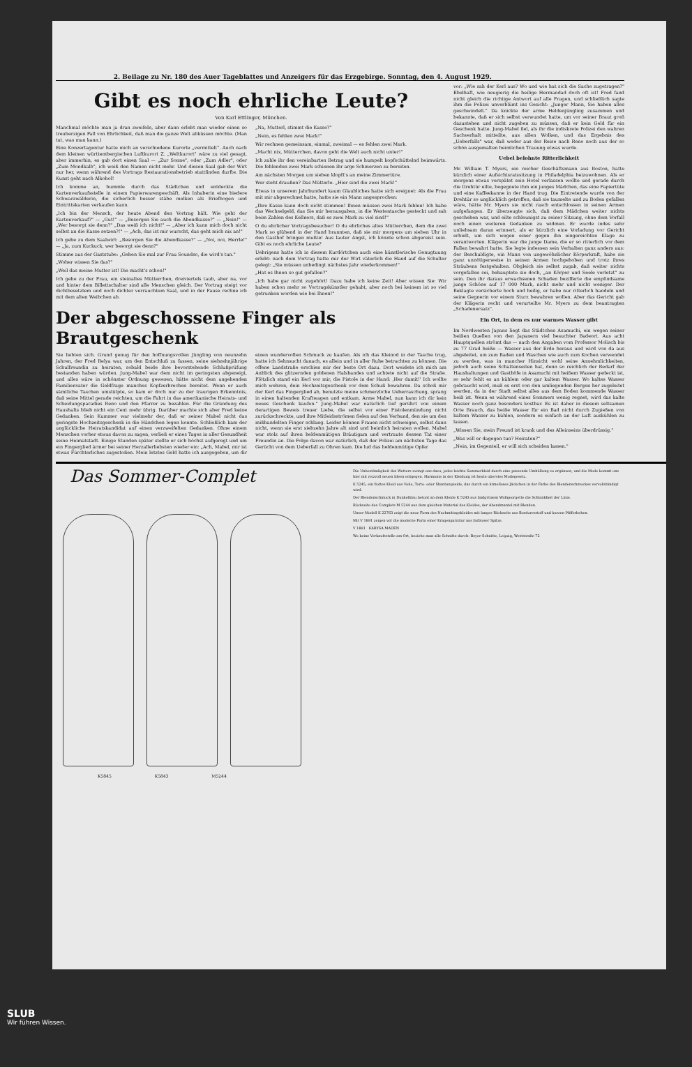2. Beilage zu Nr. 180 des Auer Tageblattes und Anzeigers für das Erzgebirge. Sonntag, den 4. August 1929.
Gibt es noch ehrliche Leute?
Von Karl Ettlinger, München.
Manchmal möchte man ja dran zweifeln, aber dann erlebt man wieder einen so treuherzigen Fall von Ehrlichkeit, daß man die ganze Welt abküssen möchte. (Man tut, was man kann.)
Eine Konzertagentur hatte mich an verschiedene Kurorte „vermittelt". Auch nach dem kleinen württembergischen Luftkurort Z. „Weltkurort" wäre zu viel gesagt, aber immerhin, es gab dort einen Saal — „Zur Sonne", oder „Zum Adler", oder „Zum Mondkalb", ich weiß den Namen nicht mehr. Und diesen Saal gab der Wirt nur her, wenn während des Vortrags Restaurationsbetrieb stattfinden durfte. Die Kunst geht nach Alkohol!
Ich komme an, bummle durch das Städtchen und entdeckte die Kartenverkaufsstelle in einem Papierwarengeschäft. Als Inhaberin eine biedere Schwarzwälderin, die sicherlich besser stäbe melken als Briefbogen und Eintrittskarten verkaufen kann.
„Ich bin der Mensch, der heute Abend den Vortrag hält. Wie geht der Kartenverkauf?" — „Gut!" — „Besorgen Sie auch die Abendkasse?" — „Nein!" — „Wer besorgt sie denn?" „Das weiß ich nicht!" — „Aber ich kann mich doch nicht selbst an die Kasse setzen?!" — „Ach, das ist mir wurscht, das geht mich nix an!"
Ich gehe zu dem Saalwirt: „Besorgen Sie die Abendkasse?" — „Noi, noi, Herrle!" — „Ja, zum Kuckuck, wer besorgt sie denn?"
Stimme aus der Gaststube: „Gehen Sie mal zur Frau Soundso, die wird's tun."
„Woher wissen Sie das?"
„Weil das meine Mutter ist! Die macht's schon!"
Ich gehe zu der Frau, ein steinaltes Mütterchen, dreiviertels taub, aber na, vor und hinter dem Billettschalter sind alle Menschen gleich. Der Vortrag steigt vor dichtbesetztem und noch dichter verrauchtem Saal, und in der Pause rechne ich mit dem alten Weibchen ab.
„Na, Mutterl, stimmt die Kasse?"
„Nein, es fehlen zwei Mark!"
Wir rechnen gemeinsam, einmal, zweimal — es fehlen zwei Mark.
„Macht nix, Mütterchen, davon geht die Welt auch nicht unter!"
Ich zahle ihr den vereinbarten Betrag und sie humpelt kopfschüttelnd heimwärts. Die fehlenden zwei Mark schienen ihr arge Schmerzen zu bereiten.
Am nächsten Morgen um sieben klopft's an meine Zimmertüre.
Wer steht draußen? Das Mütterle. „Hier sind die zwei Mark!"
Etwas in unserem Jahrhundert kaum Glaubliches hatte sich ereignet: Als die Frau mit mir abgerechnet hatte, hatte sie ein Mann angesprochen:
„Ihre Kasse kann doch nicht stimmen! Ihnen müssen zwei Mark fehlen! Ich habe das Wechselgeld, das Sie mir herausgaben, in die Westentasche gesteckt und sah beim Zahlen des Kellners, daß es zwei Mark zu viel sind!"
O du ehrlicher Vortragsbesucher! O du ehrliches altes Mütterchen, dem die zwei Mark so glühend in der Hand brannten, daß sie mir morgens um sieben Uhr in den Gasthof bringen mußte! Aus lauter Angst, ich könnte schon abgereist sein. Gibt es noch ehrliche Leute?
Uebrigens hatte ich in diesem Kurdörtchen auch eine künstlerische Genugtuung erlebt: nach dem Vortrag hatte mir der Wirt väterlich die Hand auf die Schulter gelegt: „Sie müssen unbedingt nächstes Jahr wiederkommen!"
„Hat es Ihnen so gut gefallen?"
„Ich habe gar nicht zugehört! Dazu habe ich keine Zeit! Aber wissen Sie: Wir haben schon mehr so Vortragskünstler gehabt, aber noch bei keinem ist so viel getrunken worden wie bei Ihnen!"
Der abgeschossene Finger als Brautgeschenk
Sie liebten sich. Grund genug für den hoffnungsvollen Jüngling von neunzehn Jahren, der Fred Relya war, um den Entschluß zu fassen, seine siebzehnjährige Schulfreundin zu heiraten, sobald beide ihre bevorstehende Schlußprüfung bestanden haben würden. Jung-Mabel war dem nicht im geringsten abgeneigt, und alles wäre in schönster Ordnung gewesen, hätte nicht dem angehenden Familienvater die Geldfrage manches Kopfzerbrechen bereitet. Wenn er auch sämtliche Taschen umstülpte, so kam er doch nur zu der traurigen Erkenntnis, daß seine Mittel gerade reichten, um die Fahrt in das amerikanische Heirats- und Scheidungsparadies Reno und den Pfarrer zu bezahlen. Für die Gründung des Haushalts blieb nicht ein Cent mehr übrig. Darüber machte sich aber Fred keine Gedanken. Sein Kummer war vielmehr der, daß er seiner Mabel nicht das geringste Hochzeitsgeschenk in die Händchen legen konnte. Schließlich kam der unglückliche Heiratskandidat auf einen verzweifelten Gedanken. Ohne einem Menschen vorher etwas davon zu sagen, verließ er eines Tages in aller Gesundheit seine Heimatstadt. Einige Stunden später stellte er sich höchst aufgeregt und um ein Fingerglied ärmer bei seiner Herzallerliebsten wieder ein: „Ach, Mabel, mir ist etwas Fürchterliches zugestoßen. Mein letztes Geld hatte ich ausgegeben, um dir einen wundervollen Schmuck zu kaufen. Als ich das Kleinod in der Tasche trug, hatte ich Sehnsucht danach, es allein und in aller Ruhe betrachten zu können. Die offene Landstraße erschien mir der beste Ort dazu. Dort weidete ich mich am Anblick des glitzernden goldenen Halsbandes und achtete nicht auf die Straße. Plötzlich stand ein Kerl vor mir, die Pistole in der Hand: ‚Her damit!' Ich wollte mich wehren, dein Hochzeitsgeschenk vor dem Schuß bewahren. Da schoß mir der Kerl das Fingerglied ab, benutzte meine schmerzliche Ueberraschung, sprang in einen haltenden Kraftwagen und entkam. Arme Mabel, nun kann ich dir kein neues Geschenk kaufen." Jung-Mabel war natürlich tief gerührt von einem derartigen Beweis treuer Liebe, die selbst vor einer Pistolenmündung nicht zurückschreckte, und ihre Mitleidsströmen fielen auf den Verband, den sie um den mißhandelten Finger schlang. Leider können Frauen nicht schweigen, selbst dann nicht, wenn sie erst siebzehn Jahre alt sind und heimlich heiraten wollen. Mabel war stolz auf ihren heldenmütigen Bräutigam und vertraute dessen Tat einer Freundin an. Die Folge davon war natürlich, daß der Polizei am nächsten Tage das Gerücht von dem Ueberfall zu Ohren kam. Die lud das heldenmütige Opfer
vor: „Wie sah der Kerl aus? Wo und wie hat sich die Sache zugetragen?" Ebelhaft, wie neugierig die heilige Hermandad doch oft ist! Fred fand nicht gleich die richtige Antwort auf alle Fragen, und schließlich sagte ihm die Polizei unverblümt ins Gesicht: „Junger Mann, Sie haben alles geschwindelt." Da knickte der arme Heldenjüngling zusammen und bekannte, daß er sich selbst verwundet hatte, um vor seiner Braut groß dazustehen und nicht zugeben zu müssen, daß er kein Geld für ein Geschenk hatte. Jung-Mabel fiel, als ihr die indiskrete Polizei den wahren Sachverhalt mitteilte, aus allen Wolken, und das Ergebnis des „Ueberfalls" war, daß weder aus der Reise nach Reno noch aus der so schön ausgemalten heimlichen Trauung etwas wurde.
Uebel belohnte Ritterlichkeit
Mr. William T. Myers, ein reicher Geschäftsmann aus Boston, hatte kürzlich einer Aufsichtsratssitzung in Philadelphia beizuwohnen. Als er morgens etwas verspätet sein Hotel verlassen wollte und gerade durch die Drehtür eilte, begegnete ihm ein junges Mädchen, das eine Papiertüte und eine Kaffeekanne in der Hand trug. Die Eintretende wurde von der Drehtür so unglücklich getroffen, daß sie taumelte und zu Boden gefallen wäre, hätte Mr. Myers sie nicht rasch entschlossen in seinen Armen aufgefangen. Er überzeugte sich, daß dem Mädchen weiter nichts geschehen war, und eilte schleunigst zu seiner Sitzung, ohne dem Vorfall noch einen weiteren Gedanken zu widmen. Er wurde indes sehr unliebsam daran erinnert, als er kürzlich eine Vorladung vor Gericht erhielt, um sich wegen einer gegen ihn eingereichten Klage zu verantworten. Klägerin war die junge Dame, die er so ritterlich vor dem Fallen bewahrt hatte. Sie legte indessen sein Verhalten ganz anders aus: der Beschuldigte, ein Mann von ungewöhnlicher Körperkraft, habe sie ganz unnötigerweise in seinen Armen hochgehoben und trotz ihres Sträubens festgehalten. Obgleich sie selbst zugab, daß weiter nichts vorgefallen sei, behauptete sie doch, „an Körper und Seele verletzt" zu sein. Den ihr daraus erwachsenen Schaden bezifferte die empfindsame junge Schöne auf 17 000 Mark, nicht mehr und nicht weniger. Der Beklagte versicherte hoch und heilig, er habe nur ritterlich handeln und seine Gegnerin vor einem Sturz bewahren wollen. Aber das Gericht gab der Klägerin recht und verurteilte Mr. Myers zu dem beantragten „Schadenersatz".
Ein Ort, in dem es nur warmes Wasser gibt
Im Nordwesten Japans liegt das Städtchen Asamuchi, ein wegen seiner heißen Quellen von den Japanern viel besuchter Badeort. Aus acht Hauptquellen strömt das — nach den Angaben vom Professor Molisch bis zu 77 Grad heiße — Wasser aus der Erde heraus und wird von da aus abgeleitet, um zum Baden und Waschen wie auch zum Kochen verwendet zu werden, was in mancher Hinsicht wohl seine Annehmlichkeiten, jedoch auch seine Schattenseiten hat, denn so reichlich der Bedarf der Haushaltungen und Gasthöfe in Asamuchi mit heißem Wasser gedeckt ist, so sehr fehlt es an kühlem oder gar kaltem Wasser. Wo kaltes Wasser gebraucht wird, muß es erst von den umliegenden Bergen her zugeleitet werden, da in der Stadt selbst alles aus dem Boden kommende Wasser heiß ist. Wenn es während eines Sommers wenig regnet, wird das kalte Wasser noch ganz besonders kostbar. Es ist daher in diesem seltsamen Orte Brauch, das heiße Wasser für ein Bad nicht durch Zugießen von kaltem Wasser zu kühlen, sondern es einfach an der Luft auskühlen zu lassen.
„Wissen Sie, mein Freund ist krank und des Alleinseins überdrüssig."
„Was will er dagegen tun? Heiraten?"
„Nein, im Gegenteil, er will sich scheiden lassen."
Das Sommer-Complet
K5845 K5843 M5244
Die Unbeständigkeit des Wetters zwingt uns dazu, jedes leichte Sommerkleid durch eine passende Umhüllung zu ergänzen, und die Mode kommt uns hier mit reizvoll neuen Ideen entgegen. Harmonie in der Kleidung ist heute oberstes Modegesetz.
K 5245, ein flottes Kleid aus Voile, Torto- oder Shantungseide, das durch ein ärmelloses Jäckchen in der Farbe des Blendenschmuckes vervollständigt wird.
Der Blendenschmuck in Dunkelblau betont an dem Kleide K 5243 aus lindgrünem Wollgeorgette die Schlankheit der Linie.
Rückseite des Complets M 5244 aus dem gleichen Material des Kleides, der Abendmantel mit Blenden.
Unser Modell K 22763 zeigt die neue Form des Nachmittagskleides mit langer Rückseite aus Borduresstoff und kurzen Pfifferbehen.
Mit V 1891 zeigen wir die moderne Form einer Kragengarnitur aus farbloser Spitze.
V 1891 KARYSA MADEN
Wo keine Verkaufsstelle am Ort, beziehe man alle Schnitte durch: Beyer-Schnitte, Leipzig, Weststraße 72
SLUB
Wir führen Wissen.